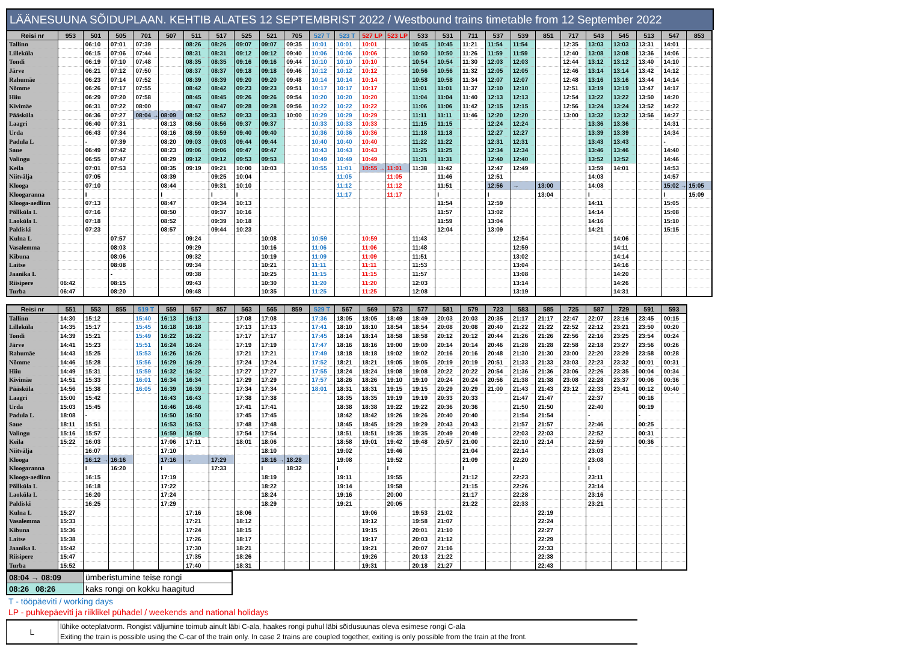LÄÄNESUUNA SÕIDUPLAAN. KEHTIB ALATES 12 SEPTEMBRIST 2022 / Westbound trains timetable from 12 September 2022
| Reisi nr | 953 | 501 | 505 | 701 | 507 | 511 | 517 | 525 | 521 | 705 | 527 T | 523 T | 527 LP | 523 LP | 533 | 531 | 711 | 537 | 539 | 851 | 717 | 543 | 545 | 513 | 547 | 853 |
| --- | --- | --- | --- | --- | --- | --- | --- | --- | --- | --- | --- | --- | --- | --- | --- | --- | --- | --- | --- | --- | --- | --- | --- | --- | --- | --- |
| Tallinn | | 06:10 | 07:01 | 07:39 | | 08:26 | 08:26 | 09:07 | 09:07 | 09:35 | 10:01 | 10:01 | 10:01 | | 10:45 | 10:45 | 11:21 | 11:54 | 11:54 | | 12:35 | 13:03 | 13:03 | 13:31 | 14:01 | |
| Lilleküla | | 06:15 | 07:06 | 07:44 | | 08:31 | 08:31 | 09:12 | 09:12 | 09:40 | 10:06 | 10:06 | 10:06 | | 10:50 | 10:50 | 11:26 | 11:59 | 11:59 | | 12:40 | 13:08 | 13:08 | 13:36 | 14:06 | |
| Tondi | | 06:19 | 07:10 | 07:48 | | 08:35 | 08:35 | 09:16 | 09:16 | 09:44 | 10:10 | 10:10 | 10:10 | | 10:54 | 10:54 | 11:30 | 12:03 | 12:03 | | 12:44 | 13:12 | 13:12 | 13:40 | 14:10 | |
| Järve | | 06:21 | 07:12 | 07:50 | | 08:37 | 08:37 | 09:18 | 09:18 | 09:46 | 10:12 | 10:12 | 10:12 | | 10:56 | 10:56 | 11:32 | 12:05 | 12:05 | | 12:46 | 13:14 | 13:14 | 13:42 | 14:12 | |
| Rahumäe | | 06:23 | 07:14 | 07:52 | | 08:39 | 08:39 | 09:20 | 09:20 | 09:48 | 10:14 | 10:14 | 10:14 | | 10:58 | 10:58 | 11:34 | 12:07 | 12:07 | | 12:48 | 13:16 | 13:16 | 13:44 | 14:14 | |
| Nõmme | | 06:26 | 07:17 | 07:55 | | 08:42 | 08:42 | 09:23 | 09:23 | 09:51 | 10:17 | 10:17 | 10:17 | | 11:01 | 11:01 | 11:37 | 12:10 | 12:10 | | 12:51 | 13:19 | 13:19 | 13:47 | 14:17 | |
| Hiiu | | 06:29 | 07:20 | 07:58 | | 08:45 | 08:45 | 09:26 | 09:26 | 09:54 | 10:20 | 10:20 | 10:20 | | 11:04 | 11:04 | 11:40 | 12:13 | 12:13 | | 12:54 | 13:22 | 13:22 | 13:50 | 14:20 | |
| Kivimäe | | 06:31 | 07:22 | 08:00 | | 08:47 | 08:47 | 09:28 | 09:28 | 09:56 | 10:22 | 10:22 | 10:22 | | 11:06 | 11:06 | 11:42 | 12:15 | 12:15 | | 12:56 | 13:24 | 13:24 | 13:52 | 14:22 | |
| Pääsküla | | 06:36 | 07:27 | 08:04 → | 08:09 | 08:52 | 08:52 | 09:33 | 09:33 | 10:00 | 10:29 | 10:29 | 10:29 | | 11:11 | 11:11 | 11:46 | 12:20 | 12:20 | | 13:00 | 13:32 | 13:32 | 13:56 | 14:27 | |
| Laagri | | 06:40 | 07:31 | | 08:13 | 08:56 | 08:56 | 09:37 | 09:37 | | 10:33 | 10:33 | 10:33 | | 11:15 | 11:15 | | 12:24 | 12:24 | | | 13:36 | 13:36 | | 14:31 | |
| Urda | | 06:43 | 07:34 | | 08:16 | 08:59 | 08:59 | 09:40 | 09:40 | | 10:36 | 10:36 | 10:36 | | 11:18 | 11:18 | | 12:27 | 12:27 | | | 13:39 | 13:39 | | 14:34 | |
| Padula L | | - | 07:39 | | 08:20 | 09:03 | 09:03 | 09:44 | 09:44 | | 10:40 | 10:40 | 10:40 | | 11:22 | 11:22 | | 12:31 | 12:31 | | | 13:43 | 13:43 | | - | |
| Saue | | 06:49 | 07:42 | | 08:23 | 09:06 | 09:06 | 09:47 | 09:47 | | 10:43 | 10:43 | 10:43 | | 11:25 | 11:25 | | 12:34 | 12:34 | | | 13:46 | 13:46 | | 14:40 | |
| Valingu | | 06:55 | 07:47 | | 08:29 | 09:12 | 09:12 | 09:53 | 09:53 | | 10:49 | 10:49 | 10:49 | | 11:31 | 11:31 | | 12:40 | 12:40 | | | 13:52 | 13:52 | | 14:46 | |
| Keila | | 07:01 | 07:53 | | 08:35 | 09:19 | 09:21 | 10:00 | 10:03 | | 10:55 | 11:01 | 10:55 → | 11:01 | 11:38 | 11:42 | | 12:47 | 12:49 | | | 13:59 | 14:01 | | 14:53 | |
| Niitvälja | | 07:05 | | | 08:39 | | 09:25 | 10:04 | | | | 11:05 | | 11:05 | | 11:46 | | 12:51 | | | | 14:03 | | | 14:57 | |
| Klooga | | 07:10 | | | 08:44 | | 09:31 | 10:10 | | | | 11:12 | | 11:12 | | 11:51 | | 12:56 | → | 13:00 | | 14:08 | | | 15:02 → | 15:05 |
| Kloogaranna | | I | | | I | | I | I | | | | 11:17 | | 11:17 | | I | | I | | 13:04 | | I | | | I | 15:09 |
| Klooga-aedlinn | | 07:13 | | | 08:47 | | 09:34 | 10:13 | | | | | | | | 11:54 | | 12:59 | | | | 14:11 | | | 15:05 | |
| Põllküla L | | 07:16 | | | 08:50 | | 09:37 | 10:16 | | | | | | | | 11:57 | | 13:02 | | | | 14:14 | | | 15:08 | |
| Laoküla L | | 07:18 | | | 08:52 | | 09:39 | 10:18 | | | | | | | | 11:59 | | 13:04 | | | | 14:16 | | | 15:10 | |
| Paldiski | | 07:23 | | | 08:57 | | 09:44 | 10:23 | | | | | | | | 12:04 | | 13:09 | | | | 14:21 | | | 15:15 | |
| Kulna L | | | 07:57 | | | 09:24 | | | 10:08 | | 10:59 | | 10:59 | | 11:43 | | | | 12:54 | | | | 14:06 | | | |
| Vasalemma | | | 08:03 | | | 09:29 | | | 10:16 | | 11:06 | | 11:06 | | 11:48 | | | | 12:59 | | | | 14:11 | | | |
| Kibuna | | | 08:06 | | | 09:32 | | | 10:19 | | 11:09 | | 11:09 | | 11:51 | | | | 13:02 | | | | 14:14 | | | |
| Laitse | | | 08:08 | | | 09:34 | | | 10:21 | | 11:11 | | 11:11 | | 11:53 | | | | 13:04 | | | | 14:16 | | | |
| Jaanika L | | | - | | | 09:38 | | | 10:25 | | 11:15 | | 11:15 | | 11:57 | | | | 13:08 | | | | 14:20 | | | |
| Riisipere | 06:42 | | 08:15 | | | 09:43 | | | 10:30 | | 11:20 | | 11:20 | | 12:03 | | | | 13:14 | | | | 14:26 | | | |
| Turba | 06:47 | | 08:20 | | | 09:48 | | | 10:35 | | 11:25 | | 11:25 | | 12:08 | | | | 13:19 | | | | 14:31 | | | |
| Reisi nr | 551 | 553 | 855 | 519 T | 559 | 557 | 857 | 563 | 565 | 859 | 529 T | 567 | 569 | 573 | 577 | 581 | 579 | 723 | 583 | 585 | 725 | 587 | 729 | 591 | 593 |
| --- | --- | --- | --- | --- | --- | --- | --- | --- | --- | --- | --- | --- | --- | --- | --- | --- | --- | --- | --- | --- | --- | --- | --- | --- | --- |
| Tallinn | 14:30 | 15:12 | | 15:40 | 16:13 | 16:13 | | 17:08 | 17:08 | | 17:36 | 18:05 | 18:05 | 18:49 | 18:49 | 20:03 | 20:03 | 20:35 | 21:17 | 21:17 | 22:47 | 22:07 | 23:16 | 23:45 | 00:15 |
| Lilleküla | 14:35 | 15:17 | | 15:45 | 16:18 | 16:18 | | 17:13 | 17:13 | | 17:41 | 18:10 | 18:10 | 18:54 | 18:54 | 20:08 | 20:08 | 20:40 | 21:22 | 21:22 | 22:52 | 22:12 | 23:21 | 23:50 | 00:20 |
| Tondi | 14:39 | 15:21 | | 15:49 | 16:22 | 16:22 | | 17:17 | 17:17 | | 17:45 | 18:14 | 18:14 | 18:58 | 18:58 | 20:12 | 20:12 | 20:44 | 21:26 | 21:26 | 22:56 | 22:16 | 23:25 | 23:54 | 00:24 |
| Järve | 14:41 | 15:23 | | 15:51 | 16:24 | 16:24 | | 17:19 | 17:19 | | 17:47 | 18:16 | 18:16 | 19:00 | 19:00 | 20:14 | 20:14 | 20:46 | 21:28 | 21:28 | 22:58 | 22:18 | 23:27 | 23:56 | 00:26 |
| Rahumäe | 14:43 | 15:25 | | 15:53 | 16:26 | 16:26 | | 17:21 | 17:21 | | 17:49 | 18:18 | 18:18 | 19:02 | 19:02 | 20:16 | 20:16 | 20:48 | 21:30 | 21:30 | 23:00 | 22:20 | 23:29 | 23:58 | 00:28 |
| Nõmme | 14:46 | 15:28 | | 15:56 | 16:29 | 16:29 | | 17:24 | 17:24 | | 17:52 | 18:21 | 18:21 | 19:05 | 19:05 | 20:19 | 20:19 | 20:51 | 21:33 | 21:33 | 23:03 | 22:23 | 23:32 | 00:01 | 00:31 |
| Hiiu | 14:49 | 15:31 | | 15:59 | 16:32 | 16:32 | | 17:27 | 17:27 | | 17:55 | 18:24 | 18:24 | 19:08 | 19:08 | 20:22 | 20:22 | 20:54 | 21:36 | 21:36 | 23:06 | 22:26 | 23:35 | 00:04 | 00:34 |
| Kivimäe | 14:51 | 15:33 | | 16:01 | 16:34 | 16:34 | | 17:29 | 17:29 | | 17:57 | 18:26 | 18:26 | 19:10 | 19:10 | 20:24 | 20:24 | 20:56 | 21:38 | 21:38 | 23:08 | 22:28 | 23:37 | 00:06 | 00:36 |
| Pääsküla | 14:56 | 15:38 | | 16:05 | 16:39 | 16:39 | | 17:34 | 17:34 | | 18:01 | 18:31 | 18:31 | 19:15 | 19:15 | 20:29 | 20:29 | 21:00 | 21:43 | 21:43 | 23:12 | 22:33 | 23:41 | 00:12 | 00:40 |
| Laagri | 15:00 | 15:42 | | | 16:43 | 16:43 | | 17:38 | 17:38 | | | 18:35 | 18:35 | 19:19 | 19:19 | 20:33 | 20:33 | | 21:47 | 21:47 | | 22:37 | | 00:16 | |
| Urda | 15:03 | 15:45 | | | 16:46 | 16:46 | | 17:41 | 17:41 | | | 18:38 | 18:38 | 19:22 | 19:22 | 20:36 | 20:36 | | 21:50 | 21:50 | | 22:40 | | 00:19 | |
| Padula L | 18:08 | - | | | 16:50 | 16:50 | | 17:45 | 17:45 | | | 18:42 | 18:42 | 19:26 | 19:26 | 20:40 | 20:40 | | 21:54 | 21:54 | | - | | - | |
| Saue | 18:11 | 15:51 | | | 16:53 | 16:53 | | 17:48 | 17:48 | | | 18:45 | 18:45 | 19:29 | 19:29 | 20:43 | 20:43 | | 21:57 | 21:57 | | 22:46 | | 00:25 | |
| Valingu | 15:16 | 15:57 | | | 16:59 | 16:59 | | 17:54 | 17:54 | | | 18:51 | 18:51 | 19:35 | 19:35 | 20:49 | 20:49 | | 22:03 | 22:03 | | 22:52 | | 00:31 | |
| Keila | 15:22 | 16:03 | | | 17:06 | 17:11 | | 18:01 | 18:06 | | | 18:58 | 19:01 | 19:42 | 19:48 | 20:57 | 21:00 | | 22:10 | 22:14 | | 22:59 | | 00:36 | |
| Niitvälja | | 16:07 | | | 17:10 | | | | 18:10 | | | 19:02 | | 19:46 | | | 21:04 | | 22:14 | | | 23:03 | | | |
| Klooga | | 16:12 → | 16:16 | | 17:16 | → | 17:29 | | 18:16 → | 18:28 | | 19:08 | | 19:52 | | | 21:09 | | 22:20 | | | 23:08 | | | |
| Kloogaranna | | I | 16:20 | | I | | 17:33 | | I | 18:32 | | I | | I | | | I | | I | | | I | | | |
| Klooga-aedlinn | | 16:15 | | | 17:19 | | | | 18:19 | | | 19:11 | | 19:55 | | | 21:12 | | 22:23 | | | 23:11 | | | |
| Põllküla L | | 16:18 | | | 17:22 | | | | 18:22 | | | 19:14 | | 19:58 | | | 21:15 | | 22:26 | | | 23:14 | | | |
| Laoküla L | | 16:20 | | | 17:24 | | | | 18:24 | | | 19:16 | | 20:00 | | | 21:17 | | 22:28 | | | 23:16 | | | |
| Paldiski | | 16:25 | | | 17:29 | | | | 18:29 | | | 19:21 | | 20:05 | | | 21:22 | | 22:33 | | | 23:21 | | | |
| Kulna L | 15:27 | | | | | 17:16 | | 18:06 | | | | | 19:06 | | 19:53 | 21:02 | | | | 22:19 | | | | | |
| Vasalemma | 15:33 | | | | | 17:21 | | 18:12 | | | | | 19:12 | | 19:58 | 21:07 | | | | 22:24 | | | | | |
| Kibuna | 15:36 | | | | | 17:24 | | 18:15 | | | | | 19:15 | | 20:01 | 21:10 | | | | 22:27 | | | | | |
| Laitse | 15:38 | | | | | 17:26 | | 18:17 | | | | | 19:17 | | 20:03 | 21:12 | | | | 22:29 | | | | | |
| Jaanika L | 15:42 | | | | | 17:30 | | 18:21 | | | | | 19:21 | | 20:07 | 21:16 | | | | 22:33 | | | | | |
| Riisipere | 15:47 | | | | | 17:35 | | 18:26 | | | | | 19:26 | | 20:13 | 21:22 | | | | 22:38 | | | | | |
| Turba | 15:52 | | | | | 17:40 | | 18:31 | | | | | 19:31 | | 20:18 | 21:27 | | | | 22:43 | | | | | |
| 08:04 → 08:09 | ümberistumine teise rongi |
| 08:26 08:26 | kaks rongi on kokku haagitud |
T - tööpäeviti / working days
LP - puhkepäeviti ja riiklikel pühadel / weekends and national holidays
L
lühike ooteplatvorm. Rongist väljumine toimub ainult läbi C-ala, haakes rongi puhul läbi sõidusuunas oleva esimese rongi C-ala
Exiting the train is possible using the C-car of the train only. In case 2 trains are coupled together, exiting is only possible from the train at the front.